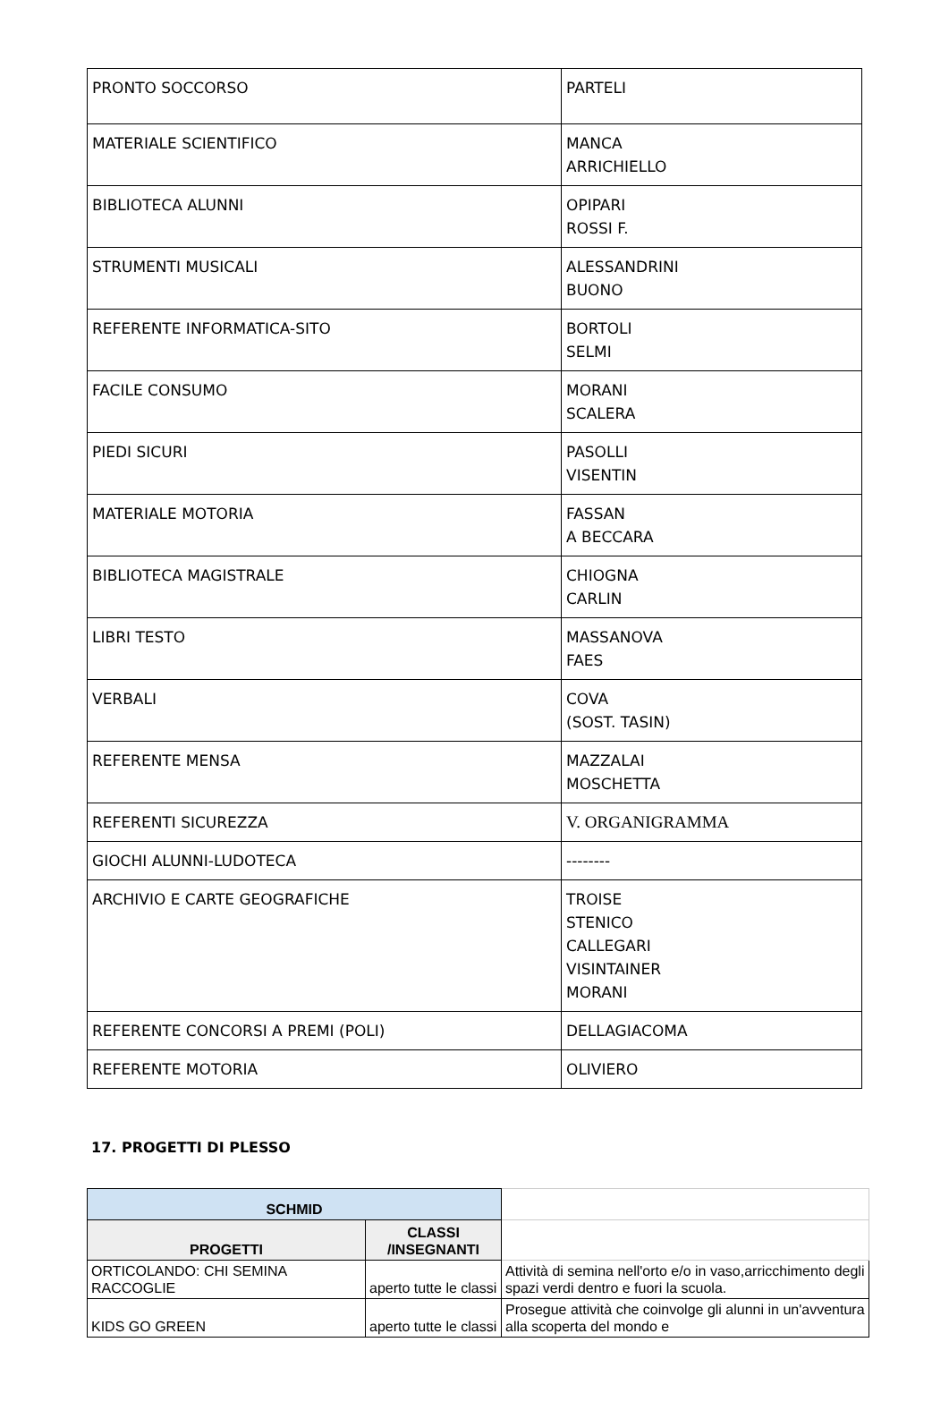| PRONTO SOCCORSO | PARTELI |
| MATERIALE SCIENTIFICO | MANCA ARRICHIELLO |
| BIBLIOTECA ALUNNI | OPIPARI ROSSI F. |
| STRUMENTI MUSICALI | ALESSANDRINI BUONO |
| REFERENTE INFORMATICA-SITO | BORTOLI SELMI |
| FACILE CONSUMO | MORANI SCALERA |
| PIEDI SICURI | PASOLLI VISENTIN |
| MATERIALE MOTORIA | FASSAN A BECCARA |
| BIBLIOTECA MAGISTRALE | CHIOGNA CARLIN |
| LIBRI TESTO | MASSANOVA FAES |
| VERBALI | COVA (SOST. TASIN) |
| REFERENTE MENSA | MAZZALAI MOSCHETTA |
| REFERENTI SICUREZZA | V. ORGANIGRAMMA |
| GIOCHI ALUNNI-LUDOTECA | -------- |
| ARCHIVIO E CARTE GEOGRAFICHE | TROISE STENICO CALLEGARI VISINTAINER MORANI |
| REFERENTE CONCORSI A PREMI (POLI) | DELLAGIACOMA |
| REFERENTE MOTORIA | OLIVIERO |
17. PROGETTI DI PLESSO
| SCHMID | | |
| PROGETTI | CLASSI /INSEGNANTI | |
| ORTICOLANDO: CHI SEMINA RACCOGLIE | aperto tutte le classi | Attività di semina nell'orto e/o in vaso,arricchimento degli spazi verdi dentro e fuori la scuola. |
| KIDS GO GREEN | aperto tutte le classi | Prosegue attività che coinvolge gli alunni in un'avventura alla scoperta del mondo e |